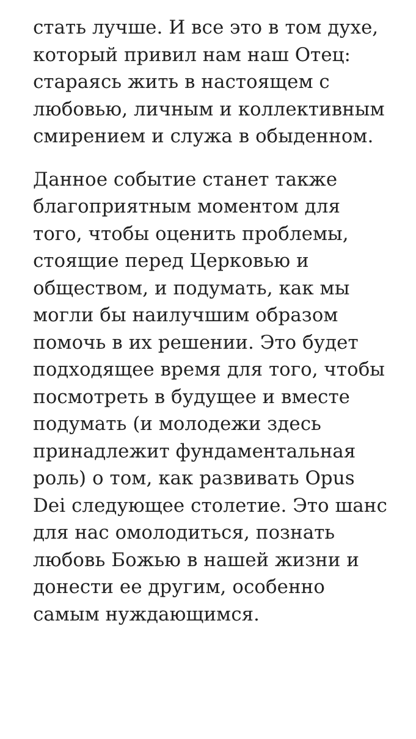стать лучше. И все это в том духе, который привил нам наш Отец: стараясь жить в настоящем с любовью, личным и коллективным смирением и служа в обыденном.
Данное событие станет также благоприятным моментом для того, чтобы оценить проблемы, стоящие перед Церковью и обществом, и подумать, как мы могли бы наилучшим образом помочь в их решении. Это будет подходящее время для того, чтобы посмотреть в будущее и вместе подумать (и молодежи здесь принадлежит фундаментальная роль) о том, как развивать Opus Dei следующее столетие. Это шанс для нас омолодиться, познать любовь Божью в нашей жизни и донести ее другим, особенно самым нуждающимся.